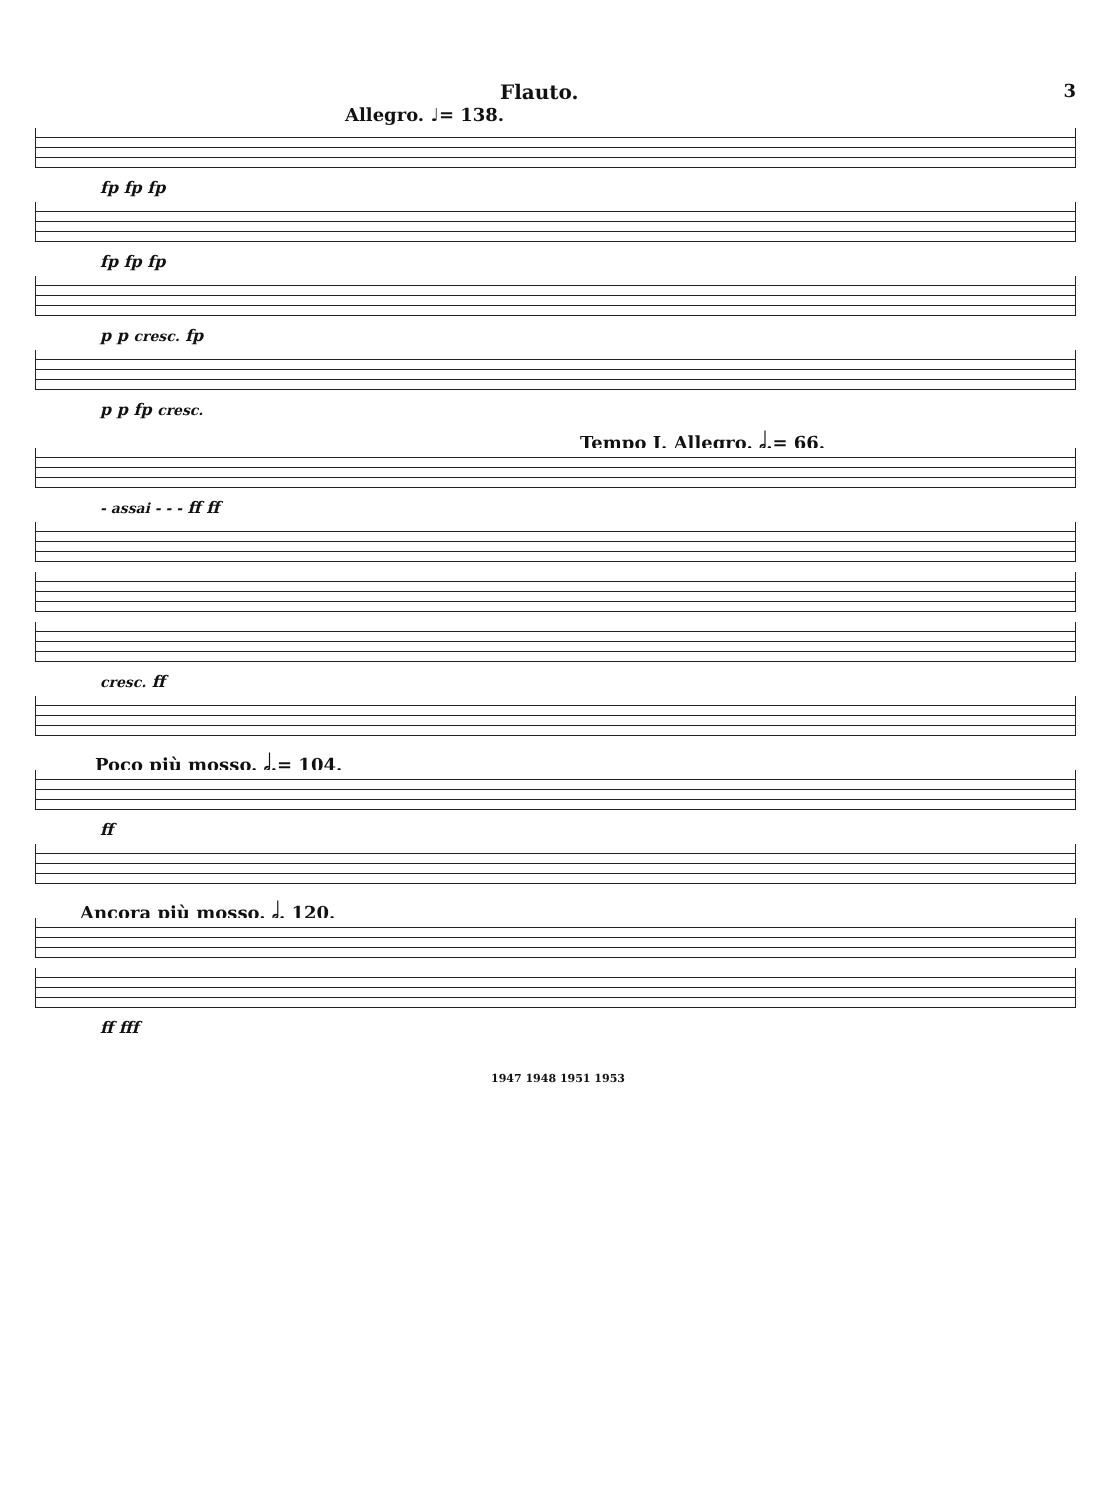Flauto. 3
Allegro. ♩= 138.
fp fp fp
fp fp fp
p p cresc. fp
p p fp cresc.
Tempo I. Allegro. 𝅗𝅥.= 66.
- assai - - - ff ff
cresc. ff
Poco più mosso. 𝅗𝅥.= 104.
ff
Ancora più mosso. 𝅗𝅥. 120.
ff fff
1947 1948 1951 1953